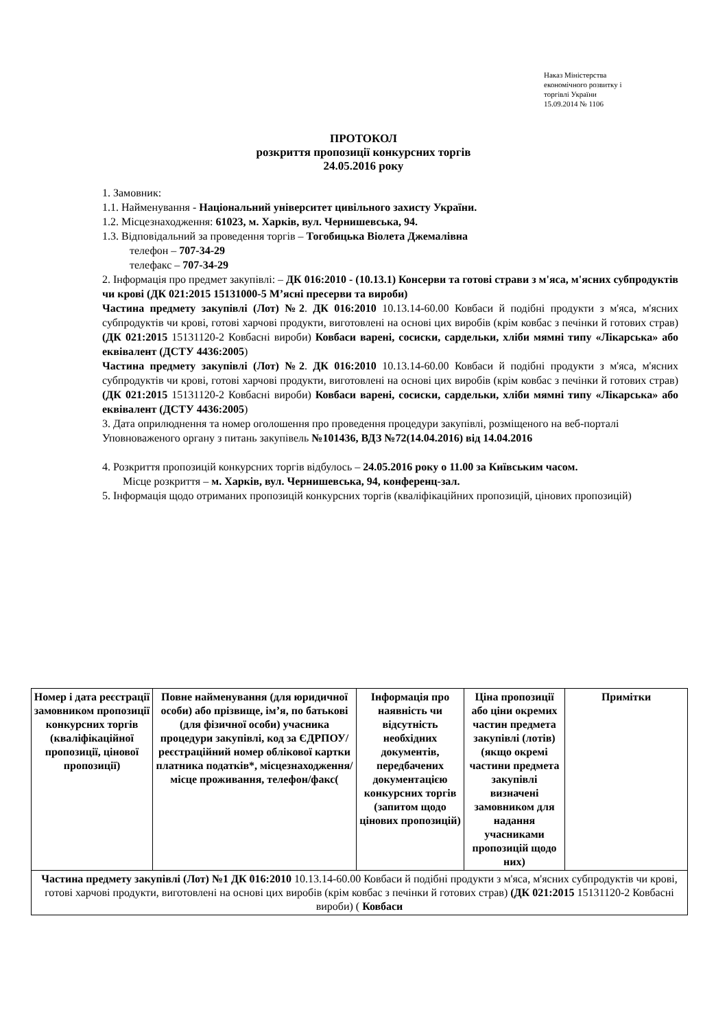Наказ Міністерства
економічного розвитку і
торгівлі України
15.09.2014 № 1106
ПРОТОКОЛ
розкриття пропозиції конкурсних торгів
24.05.2016 року
1. Замовник:
1.1. Найменування - Національний університет цивільного захисту України.
1.2. Місцезнаходження: 61023, м. Харків, вул. Чернишевська, 94.
1.3. Відповідальний за проведення торгів – Тогобицька Віолета Джемалівна
телефон – 707-34-29
телефакс – 707-34-29
2. Інформація про предмет закупівлі: – ДК 016:2010 - (10.13.1) Консерви та готові страви з м'яса, м'ясних субпродуктів чи крові (ДК 021:2015 15131000-5 М’ясні пресерви та вироби)
Частина предмету закупівлі (Лот) №2. ДК 016:2010 10.13.14-60.00 Ковбаси й подібні продукти з м'яса, м'ясних субпродуктів чи крові, готові харчові продукти, виготовлені на основі цих виробів (крім ковбас з печінки й готових страв) (ДК 021:2015 15131120-2 Ковбасні вироби) Ковбаси варені, сосиски, сардельки, хліби мямні типу «Лікарська» або еквівалент (ДСТУ 4436:2005)
Частина предмету закупівлі (Лот) №2. ДК 016:2010 10.13.14-60.00 Ковбаси й подібні продукти з м'яса, м'ясних субпродуктів чи крові, готові харчові продукти, виготовлені на основі цих виробів (крім ковбас з печінки й готових страв) (ДК 021:2015 15131120-2 Ковбасні вироби) Ковбаси варені, сосиски, сардельки, хліби мямні типу «Лікарська» або еквівалент (ДСТУ 4436:2005)
3. Дата оприлюднення та номер оголошення про проведення процедури закупівлі, розміщеного на веб-порталі Уповноваженого органу з питань закупівель №101436, ВДЗ №72(14.04.2016) від 14.04.2016
4. Розкриття пропозицій конкурсних торгів відбулось – 24.05.2016 року о 11.00 за Київським часом.
Місце розкриття – м. Харків, вул. Чернишевська, 94, конференц-зал.
5. Інформація щодо отриманих пропозицій конкурсних торгів (кваліфікаційних пропозицій, цінових пропозицій)
| Номер і дата реєстрації замовником пропозиції конкурсних торгів (кваліфікаційної пропозиції, цінової пропозиції) | Повне найменування (для юридичної особи) або прізвище, ім’я, по батькові (для фізичної особи) учасника процедури закупівлі, код за ЄДРПОУ/реєстраційний номер облікової картки платника податків*, місцезнаходження/місце проживання, телефон/факс( | Інформація про наявність чи відсутність необхідних документів, передбачених документацією конкурсних торгів (запитом щодо цінових пропозицій) | Ціна пропозиції або ціни окремих частин предмета закупівлі (лотів) (якщо окремі частини предмета закупівлі визначені замовником для надання учасниками пропозицій щодо них) | Примітки |
| --- | --- | --- | --- | --- |
| Частина предмету закупівлі (Лот) №1 ДК 016:2010 10.13.14-60.00 Ковбаси й подібні продукти з м'яса, м'ясних субпродуктів чи крові, готові харчові продукти, виготовлені на основі цих виробів (крім ковбас з печінки й готових страв) (ДК 021:2015 15131120-2 Ковбасні вироби) ( Ковбаси | | | | |